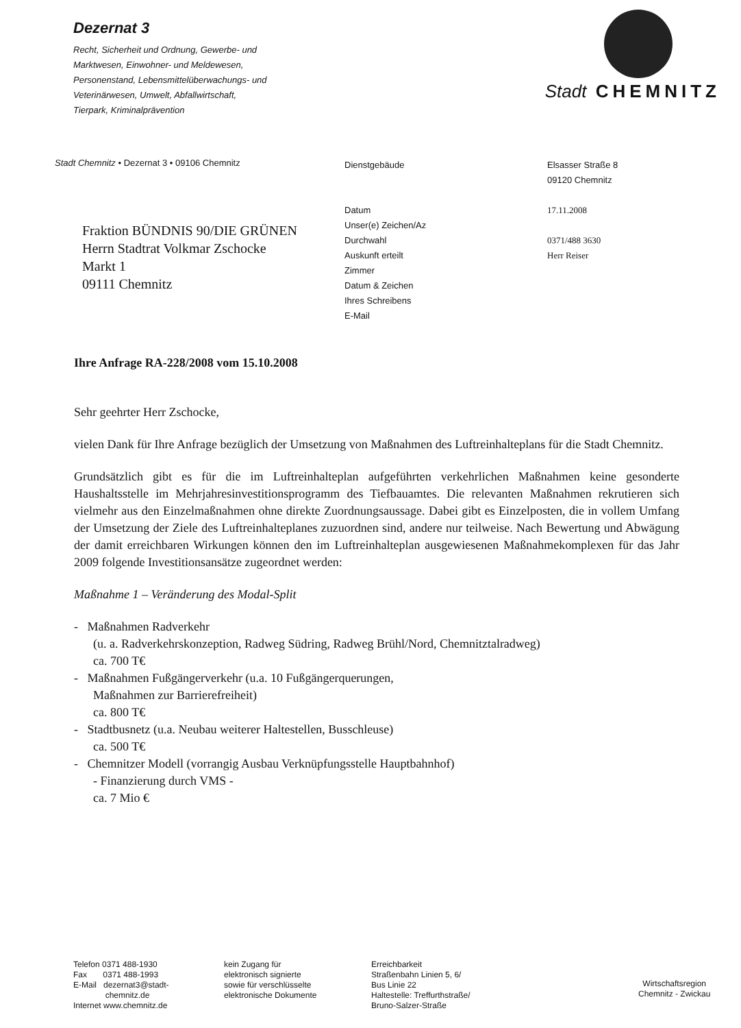Dezernat 3
Recht, Sicherheit und Ordnung, Gewerbe- und
Marktwesen, Einwohner- und Meldewesen,
Personenstand, Lebensmittelüberwachungs- und
Veterinärwesen, Umwelt, Abfallwirtschaft,
Tierpark, Kriminalprävention
Stadt CHEMNITZ
Stadt Chemnitz • Dezernat 3 • 09106 Chemnitz
Fraktion BÜNDNIS 90/DIE GRÜNEN
Herrn Stadtrat Volkmar Zschocke
Markt 1
09111 Chemnitz
Dienstgebäude
Datum
Unser(e) Zeichen/Az
Durchwahl
Auskunft erteilt
Zimmer
Datum & Zeichen
Ihres Schreibens
E-Mail
Elsasser Straße 8
09120 Chemnitz
17.11.2008
0371/488 3630
Herr Reiser
Ihre Anfrage RA-228/2008 vom 15.10.2008
Sehr geehrter Herr Zschocke,
vielen Dank für Ihre Anfrage bezüglich der Umsetzung von Maßnahmen des Luftreinhalteplans für die Stadt Chemnitz.
Grundsätzlich gibt es für die im Luftreinhalteplan aufgeführten verkehrlichen Maßnahmen keine gesonderte Haushaltsstelle im Mehrjahresinvestitionsprogramm des Tiefbauamtes. Die relevanten Maßnahmen rekrutieren sich vielmehr aus den Einzelmaßnahmen ohne direkte Zuordnungsaussage. Dabei gibt es Einzelposten, die in vollem Umfang der Umsetzung der Ziele des Luftreinhalteplanes zuzuordnen sind, andere nur teilweise. Nach Bewertung und Abwägung der damit erreichbaren Wirkungen können den im Luftreinhalteplan ausgewiesenen Maßnahmekomplexen für das Jahr 2009 folgende Investitionsansätze zugeordnet werden:
Maßnahme 1 – Veränderung des Modal-Split
- Maßnahmen Radverkehr
(u. a. Radverkehrskonzeption, Radweg Südring, Radweg Brühl/Nord, Chemnitztalradweg)
ca. 700 T€
- Maßnahmen Fußgängerverkehr (u.a. 10 Fußgängerquerungen,
Maßnahmen zur Barrierefreiheit)
ca. 800 T€
- Stadtbusnetz (u.a. Neubau weiterer Haltestellen, Busschleuse)
ca. 500 T€
- Chemnitzer Modell (vorrangig Ausbau Verknüpfungsstelle Hauptbahnhof)
- Finanzierung durch VMS -
ca. 7 Mio €
Telefon 0371 488-1930
Fax 0371 488-1993
E-Mail dezernat3@stadt-
chemnitz.de
Internet www.chemnitz.de
kein Zugang für
elektronisch signierte
sowie für verschlüsselte
elektronische Dokumente
Erreichbarkeit
Straßenbahn Linien 5, 6/
Bus Linie 22
Haltestelle: Treffurthstraße/
Bruno-Salzer-Straße
Wirtschaftsregion
Chemnitz - Zwickau